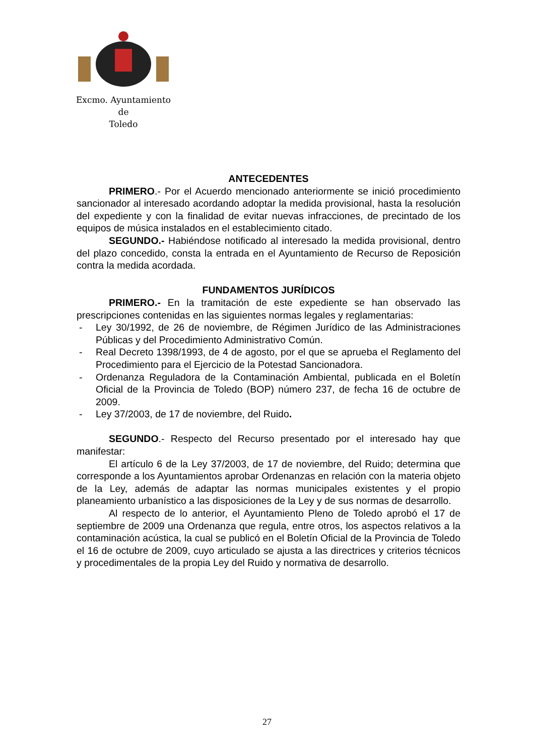Excmo. Ayuntamiento
de
Toledo
ANTECEDENTES
PRIMERO.- Por el Acuerdo mencionado anteriormente se inició procedimiento sancionador al interesado acordando adoptar la medida provisional, hasta la resolución del expediente y con la finalidad de evitar nuevas infracciones, de precintado de los equipos de música instalados en el establecimiento citado.
SEGUNDO.- Habiéndose notificado al interesado la medida provisional, dentro del plazo concedido, consta la entrada en el Ayuntamiento de Recurso de Reposición contra la medida acordada.
FUNDAMENTOS JURÍDICOS
PRIMERO.- En la tramitación de este expediente se han observado las prescripciones contenidas en las siguientes normas legales y reglamentarias:
- Ley 30/1992, de 26 de noviembre, de Régimen Jurídico de las Administraciones Públicas y del Procedimiento Administrativo Común.
- Real Decreto 1398/1993, de 4 de agosto, por el que se aprueba el Reglamento del Procedimiento para el Ejercicio de la Potestad Sancionadora.
- Ordenanza Reguladora de la Contaminación Ambiental, publicada en el Boletín Oficial de la Provincia de Toledo (BOP) número 237, de fecha 16 de octubre de 2009.
- Ley 37/2003, de 17 de noviembre, del Ruido.
SEGUNDO.- Respecto del Recurso presentado por el interesado hay que manifestar:
El artículo 6 de la Ley 37/2003, de 17 de noviembre, del Ruido; determina que corresponde a los Ayuntamientos aprobar Ordenanzas en relación con la materia objeto de la Ley, además de adaptar las normas municipales existentes y el propio planeamiento urbanístico a las disposiciones de la Ley y de sus normas de desarrollo.
Al respecto de lo anterior, el Ayuntamiento Pleno de Toledo aprobó el 17 de septiembre de 2009 una Ordenanza que regula, entre otros, los aspectos relativos a la contaminación acústica, la cual se publicó en el Boletín Oficial de la Provincia de Toledo el 16 de octubre de 2009, cuyo articulado se ajusta a las directrices y criterios técnicos y procedimentales de la propia Ley del Ruido y normativa de desarrollo.
27